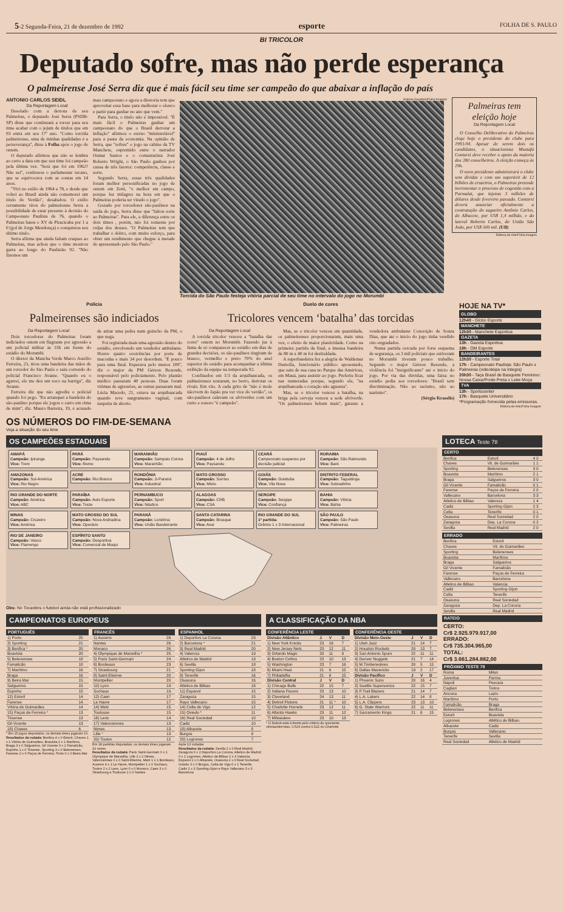5-2 Segunda-Feira, 21 de dezembro de 1992 esporte FOLHA DE S. PAULO
BI TRICOLOR
Deputado sofre, mas não perde esperança
O palmeirense José Serra diz que é mais fácil seu time ser campeão do que abaixar a inflação do país
ANTONIO CARLOS SEIDL
Da Reportagem Local
Desolado com a derrota de seu Palmeiras, o deputado José Serra (PSDB-SP) disse que continuará a torcer para seu time acabar com o jejum de títulos que em 93 entra em seu 17º ano. ''Como torcida palmeirense, uma de minhas qualidades é a perseverança'', disse à Folha após o jogo de ontem.
O deputado afirmou que não se lembra ao certo a data em que seu time foi campeão pela última vez. ''Será que foi em 1962? Não sei'', confessou o parlamentar tucano, que se equivocava com as contas em 14 anos.
''Vivi no exílio de 1964 a 78, e desde que voltei ao Brasil ainda não comemorei um título do Verdão'', desabafou. O exílio certamente tirou do palmeirense Serra a possibilidade de estar presente à decisão do Campeonato Paulista de 76, quando o Palmeiras bateu o XV de Piracicaba por 1 a 0 (gol de Jorge Mendonça) e conquistou seu último título.
Serra afirma que ainda faltam craques ao Palmeiras, mas achou que o time mostrou garra ao longo do Paulistão 92. ''Não fizemos um
mau campeonato e agora a diretoria tem que aproveitar essa base para melhorar o elenco e partir para ganhar no ano que vem.''
Para Serra, o título não é impossível. ''É mais fácil o Palmeiras ganhar um campeonato do que o Brasil derrotar a inflação'' afirmou o eterno ''ministeriável'' para a pasta da economia. Na opinião de Serra, que ''sofreu'' o jogo na cabine da TV Manchete, espremido entre o narrador Osmar Santos e o comantarista José Roberto Wright, o São Paulo ganhou por causa de três fatores: competência, classe e sorte.
Segundo Serra, essas três qualidades foram melhor personificadas no jogo de ontem em Zetti, ''o melhor em campo, porque fez milagres na hora em que o Palmeiras poderia ter virado o jogo''.
Gozado por torcedores são-paulinos na saída do jogo, Serra disse que ''faltou sorte ao Palmeiras''. Para ele, a diferença entre os dois times , porém, não foi somente por culpa dos deuses. ''O Palmeiras tem que trabalhar o dobro, com muito esforço, para obter um rendimento que chegue à metade do apresentado pelo São Paulo.''
Antonio Gaudério/Folha Imagem
Torcida do São Paulo festeja vitória parcial de seu time no intervalo do jogo no Morumbi
Palmeiras tem eleição hoje
Da Reportagem Local
O Conselho Deliberativo do Palmeiras elege hoje o presidente do clube para 1993-94. Apesar de serem dois os candidatos, o situacionista Mustafá Contursi deve receber o apoio da maioria dos 280 conselheiros. A eleição começa às 19h.
O novo presidente administrará o clube sem dívidas e com um superávit de 12 bilhões de cruzeiros, o Palmeiras pretende incrementar o processo de cogestão com a Parmalat, que injetou 3 milhões de dólares desde fevereiro passado. Contursi deverá anunciar oficialmente a contratação do zagueiro Antônio Carlos, do Albacete, por US$ 1,4 milhão, e do lateral Roberto Carlos, do União São João, por US$ 500 mil. (UB)
Editoria de Arte/Folha Imagem
Polícia
Palmeirenses são indiciados
Da Reportagem Local
Dois torcedores do Palmeiras foram indiciados ontem em flagrante por agressão a um policial militar às 15h em frente do estádio do Morumbi.
O diretor da Mancha Verde Marco Aurélio Ferreira, 23, tirou uma bandeira das mãos de um torcedor do São Paulo e saiu correndo do policial Francisco Avante. ''Quando eu o agarrei, ele me deu um soco na barriga'', diz Avante.
Ferreira diz que não agrediu o policial quando foi pego. ''Eu arranquei a bandeira do são-paulino porque ele jogou o carro em cima de mim'', diz. Mauro Barreira, 19, é acusado de atirar uma pedra num guincho da PM, o que nega.
Foi registrada mais uma agressão dentro do estádio, envolvendo um vendedor ambulante. Houve quatro ocorrências por porte de maconha e mais 34 por desordem. ''É pouco para uma final. Esperava pelo menos 100'', diz o major da PM Gérson Rezende, responsável pelo policiamento. Pelo plantão médico passaram 40 pessoas. Duas foram vítimas de agressões, as outras passaram mal. Lúcia Macedo, 21, estava na arquibancada quando teve sangramento vaginal, com suspeita de aborto.
Duelo de cores
Tricolores vencem ‘batalha’ das torcidas
Da Reportagem Local
A torcida tricolor venceu a ''batalha das cores'' ontem no Morumbi. Fazendo jus à fama de só comparecer ao estádio em dias de grandes decisões, os são-paulinos tingiram de branco, vermelho e preto 70% do anel superior do estádio para acompanhar a última exibição da equipe na temporada 92.
Confinados em 1/3 da arquibancada, os palmeirenses tentaram, no berro, derrotar os rivais. Em vão. A cada grito de ''não é mole não/vem do Japão pra ver vice do verdão'', os são-paulinos calavam os alviverdes com um curto e sonoro ''é campeão''.
Mas, se o tricolor venceu em quantidade, os palmeirenses proporcionaram, mais uma vez, o efeito de maior plasticidade. Como na primeira partida da final, a imensa bandeira de 80 m x 40 m foi desfraldada.
A superbandeira fez a alegria de Waldemar Demolla, funcionário público aposentado, que saiu de sua casa no Parque das Américas, em Mauá, para assistir ao jogo. Preferiu ficar nas numeradas porque, segundo ele, ''na arquibancada o coração não aguenta''.
Mas, se o tricolor venceu a batalha, na briga pela cerveja venceu a sede alviverde. ''Os palmeirenses bebem mais'', garante a vendedora ambulante Conceição de Souza Dias, que até o início do jogo tinha vendido oito engradados.
Numa partida cercada por forte esquema de segurança, os 3 mil policiais que estiveram no Morumbi tiveram pouco trabalho. Segundo o major Gérson Rezende, a violência foi ''insignificante'' até o início do jogo. Por via das dúvidas, uma faixa no estádio pedia aos torcedores: ''Brasil sem discriminação. Não ao racismo, não ao nazismo''.
(Sérgio Kraselis)
HOJE NA TV*
GLOBO
12h40 - Globo Esporte
MANCHETE
12h30 - Manchete Esportiva
GAZETA
13h - Gazeta Esportiva
18h - OM Esporte
BANDEIRANTES
12h30 - Esporte Total
17h - Campeonato Paulista: São Paulo x Palmeiras (videoteipe na íntegra)
20h30 - Taça Brasil de Basquete Feminino: Nossa Caixa/Ponte Preta x Leite Moça
TVA
13h - Sportscenter
17h - Basquete Universitário
*Programação fornecida pelas emissoras.
Editoria de Arte/Folha Imagem
OS NÚMEROS DO FIM-DE-SEMANA
Veja a situação do seu time
OS CAMPEÕES ESTADUAIS
AMAPÁ
Campeão: Ipiranga
Vice: Trem
PARÁ
Campeão: Paysandu
Vice: Remo
MARANHÃO
Campeão: Sampaio Correa
Vice: Maranhão
PIAUÍ
Campeão: 4 de Julho
Vice: Paysandu
CEARÁ
Campeonato suspenso por decisão judicial
RORAIMA
Campeão: São Raimundo
Vice: Baré
AMAZONAS
Campeão: Sul-América
Vice: Rio Negro
ACRE
Campeão: Rio Branco
RONDÔNIA
Campeão: Ji-Paraná
Vice: Industrial
MATO GROSSO
Campeão: Sorriso
Vice: Mixto
GOIÁS
Campeão: Goiatuba
Vice: Vila Nova
DISTRITO FEDERAL
Campeão: Taguatinga
Vice: Sobradinho
RIO GRANDE DO NORTE
Campeão: América
Vice: ABC
PARAÍBA
Campeão: Auto Esporte
Vice: Treze
PERNAMBUCO
Campeão: Sport
Vice: Náutico
ALAGOAS
Campeão: CRB
Vice: CSA
SERGIPE
Campeão: Sergipe
Vice: Confiança
BAHIA
Campeão: Vitória
Vice: Bahia
MINAS
Campeão: Cruzeiro
Vice: América
MATO GROSSO DO SUL
Campeão: Nova Andradina
Vice: Operário
PARANÁ
Campeão: Londrina
Vice: União Bandeirante
SANTA CATARINA
Campeão: Brusque
Vice: Avaí
RIO GRANDE DO SUL
1ª partida:
Grêmio 1 x 3 Internacional
SÃO PAULO
Campeão: São Paulo
Vice: Palmeiras
RIO DE JANEIRO
Campeão: Vasco
Vice: Flamengo
ESPÍRITO SANTO
Campeão: Desportiva
Vice: Comercial de Muqui
Obs: No Tocantins o futebol ainda não está profissionalizado
CAMPEONATOS EUROPEUS
PORTUGUÊS
| 1) Porto | 25 |
| 2) Sporting | 21 |
| 3) Benfica * | 20 |
| Boavista | 20 |
| 5) Belenenses | 18 |
| Famalicão | 18 |
| 7) Marítimo | 16 |
| Braga | 16 |
| 9) Beira Mar | 15 |
| Salgueiros | 15 |
| Espinho | 15 |
| 12) Estoril | 14 |
| Farense | 14 |
| Vitória de Guimarães | 14 |
| 15) Paços de Ferreira * | 13 |
| Tirsense | 13 |
| Gil Vicente | 13 |
| 18) Chaves | 6 |
* Em 15 jogos disputados; os demais times jogaram 16.
Resultados da rodada: Benfica 4 x 0 Estoril, Chaves 1 x 1 Vitória de Guimarães, Boavista 2 x 1 Marítimo, Braga 3 x 0 Salgueiros, Gil Vicente 0 x 1 Famalicão, Espinho 1 x 0 Tirsense, Sporting 3 x 0 Belenenses, Farense 2 x 0 Paços de Ferreira, Porto 0 x 0 Beira Mar
FRANCÊS
| 1) Auxerre | 26 |
| Nantes | 26 |
| Monaco | 26 |
| 4) Olympique de Marselha * | 25 |
| 5) Paris Saint-Germain | 24 |
| 6) Bordeaux | 23 |
| 7) Strasbourg | 21 |
| 8) Saint-Etienne | 20 |
| Montpellier | 20 |
| 10) Lyon | 19 |
| Sochaux | 19 |
| 12) Caen | 17 |
| Le Havre | 17 |
| 14) Metz | 15 |
| Toulouse | 15 |
| 16) Lens | 14 |
| 17) Valenciennes | 13 |
| Nimes | 13 |
| Lille * | 13 |
| 20) Toulon | 12 |
Em 18 partidas disputadas; os demais times jogaram 19 vezes
Resultados da rodada: Paris Saint-Germain 0 x 1 Olympique de Marselha, Lille 2 x 2 Nimes, Valenciennes 0 x 0 Saint-Etienne, Metz 1 x 1 Bordeaux, Auxerre 4 x 1 Le Havre, Montpellier 1 x 0 Sochaux, Toulon 2 x 2 Lens, Lyon 0 x 0 Monaco, Caen 3 x 0 Strasbourg e Toulouse 2 x 0 Nantes
ESPANHOL
| 1) Deportivo La Coruna | 23 |
| 2) Barcelona * | 21 |
| 3) Real Madrid | 20 |
| 4) Valencia | 19 |
| Atletico de Madrid | 19 |
| 6) Sevilla | 18 |
| Sporting Gijon | 18 |
| 8) Tenerife | 16 |
| Osasuna | 16 |
| Atletico de Bilbao | 16 |
| 11) Espanol | 15 |
| Zaragoza | 15 |
| Rayo Vallecano | 15 |
| 14) Celta de Vigo | 12 |
| 15) Oviedo * | 11 |
| 16) Real Sociedad | 10 |
| Cadiz | 10 |
| 18) Albacete | 8 |
| Burgos | 8 |
| 20) Logrones | 7 |
Após 13 rodadas
Resultados da rodada: Sevilla 2 x 0 Real Madrid, Zaragoza 0 x 2 Deportivo La Coruna, Atletico de Madrid 0 x 1 Logrones, Atletico de Bilbao 1 x 4 Valencia, Espanol 2 x 0 Albacete, Osasuna 2 x 0 Real Sociedad, Oviedo 3 x 0 Burgos, Celta de Vigo 0 x 1 Tenerife, Cadiz 2 x 3 Sporting Gijon e Rayo Vallecano 3 x 3 Barcelona
A CLASSIFICAÇÃO DA NBA
CONFERÊNCIA LESTE
| Divisão Atlântico | J | V | D |
| --- | --- | --- | --- |
| 1) New York Knicks | 23 | 16 | 7 |
| 2) New Jersey Nets | 23 | 12 | 11 |
| 3) Orlando Magic | 20 | 11 | 9 |
| 4) Boston Celtics | 23 | 10 | 13 |
| 5) Washington | 23 | 7 | 16 |
| 6) Miami Heat | 21 | 6 | 15 |
| 7) Philadelfia | 21 | 6 | 15 |
| Divisão Central | J | V | D |
| 1) Chicago Bulls | 22 | 15 | 7 |
| 2) Indiana Pacers | 23 | 13 | 10 |
| 3) Cleveland | 24 | 13 | 11 |
| 4) Detroit Pistons | 21 | 11 * | 10 |
| 5) Charlotte Hornets | 23 | 12 | 11 |
| 6) Atlanta Hawks | 23 | 11 | 12 |
| 7) Milwaukee | 23 | 10 | 13 |
* O Detroit está à frente pelo critério do quociente vitórias/derrotas, 0,524 contra 0,522 do Charlotte
CONFERÊNCIA OESTE
| Divisão Meio-Oeste | J | V | D |
| --- | --- | --- | --- |
| 1) Utah Jazz | 21 | 14 | 7 |
| 2) Houston Rockets | 20 | 13 | 7 |
| 3) San Antonio Spurs | 22 | 11 | 11 |
| 4) Denver Nuggets | 21 | 7 | 14 |
| 5) M.Timberwolves | 20 | 5 | 15 |
| 6) Dallas Mavericks | 19 | 2 | 17 |
| Divisão Pacífico | J | V | D |
| 1) Phoenix Suns | 20 | 16 | 4 |
| 2) Seattle Supersonics | 22 | 15 | 7 |
| 3) P.Trail Blazers | 21 | 14 | 7 |
| 4) L.A. Lakers | 22 | 14 | 8 |
| 5) L.A. Clippers | 23 | 13 | 10 |
| 6) G. State Warriors | 22 | 11 | 11 |
| 7) Sacramento Kings | 21 | 6 | 15 |
LOTECA Teste 78
CERTO
| Benfica | Estoril | 4 0 |
| Chaves | Vit. de Guimarães | 1 1 |
| Sporting | Belenenses | 3 0 |
| Boavista | Marítimo | 2 1 |
| Braga | Salgueiros | 3 0 |
| Gil Vicente | Famalicão | 0 1 |
| Farense | Paços de Ferreira | 2 0 |
| Vallecano | Barcelona | 3 3 |
| Atletico de Bilbao | Valencia | 1 4 |
| Cadiz | Sporting Gijon | 2 3 |
| Celta | Tenerife | 0 1 |
| Osasuna | Real Sociedad | 2 0 |
| Zaragoza | Dep. La Coruna | 0 2 |
| Sevilla | Real Madrid | 2 0 |
ERRADO
| Benfica | Estoril |
| Chaves | Vit. de Guimarães |
| Sporting | Belenenses |
| Boavista | Marítimo |
| Braga | Salgueiros |
| Gil Vicente | Famalicão |
| Farense | Paços de Ferreira |
| Vallecano | Barcelona |
| Atletico de Bilbao | Valencia |
| Cadiz | Sporting Gijon |
| Celta | Tenerife |
| Osasuna | Real Sociedad |
| Zaragoza | Dep. La Coruna |
| Sevilla | Real Madrid |
RATEIO
CERTO:
Cr$ 2.925.979.917,00
ERRADO:
Cr$ 735.304.965,00
TOTAL:
Cr$ 3.661.284.882,00
PRÓXIMO TESTE 79
| Roma | Milan |
| Juventus | Parma |
| Napoli | Pescara |
| Cagliari | Torino |
| Ancona | Lazio |
| Marítimo | Porto |
| Famalicão | Braga |
| Belenenses | Benfica |
| Estoril | Boavista |
| Logrones | Atlético de Bilbao |
| Albacete | Cadiz |
| Burgos | Vallecano |
| Tenerife | Sevilla |
| Real Sociedad | Atletico de Madrid |